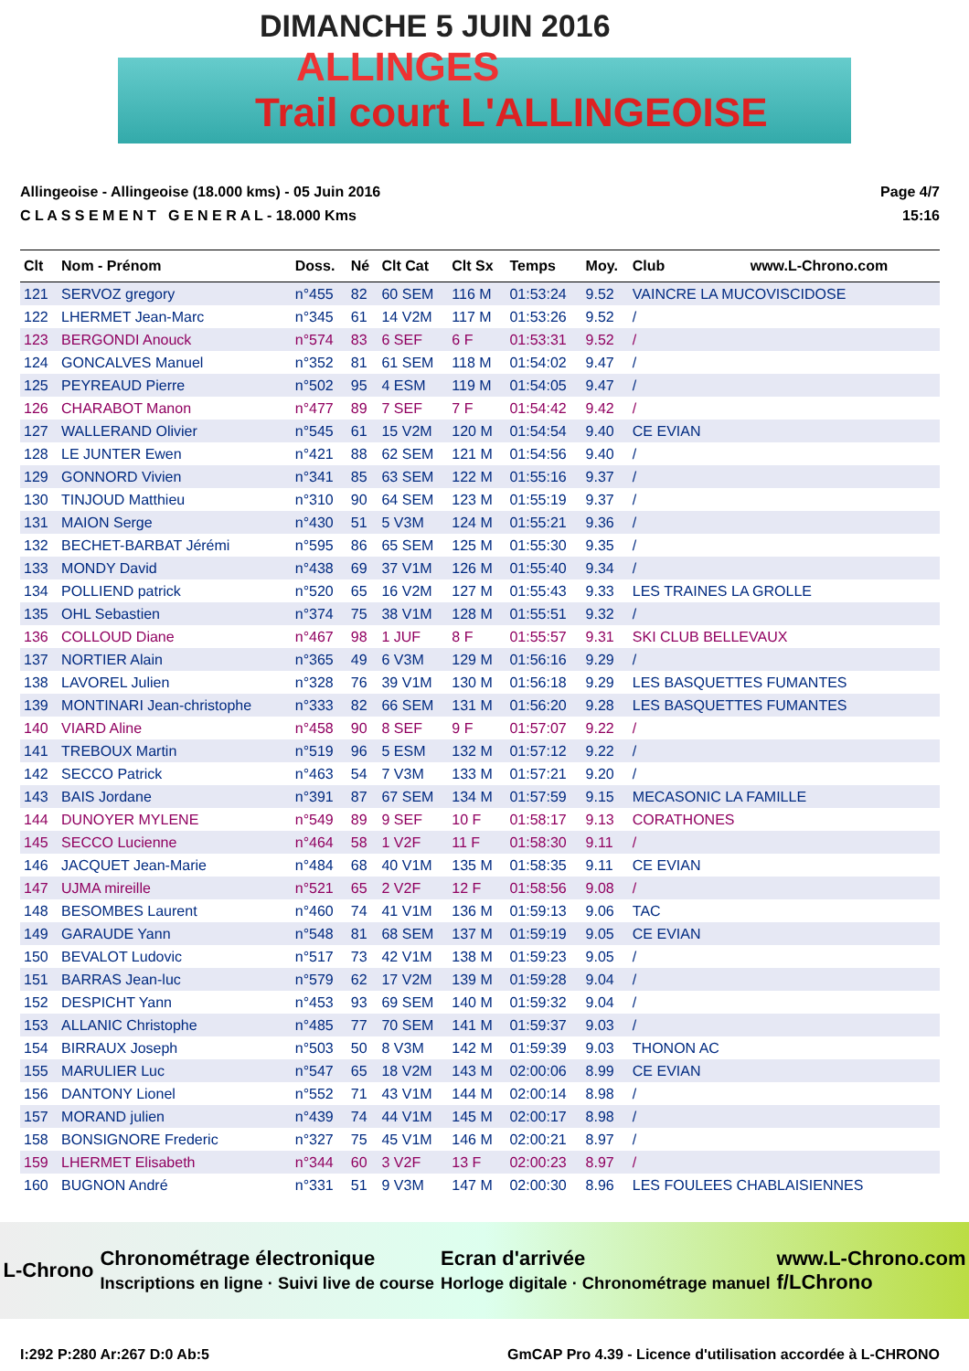DIMANCHE 5 JUIN 2016 ALLINGES
Trail court L'ALLINGEOISE
Allingeoise - Allingeoise (18.000 kms) - 05 Juin 2016
C L A S S E M E N T G E N E R A L - 18.000 Kms
Page 4/7
15:16
| Clt | Nom - Prénom | Doss. | Né | Clt Cat | Clt Sx | Temps | Moy. | Club www.L-Chrono.com |
| --- | --- | --- | --- | --- | --- | --- | --- | --- |
| 121 | SERVOZ gregory | n°455 | 82 | 60 SEM | 116 M | 01:53:24 | 9.52 | VAINCRE LA MUCOVISCIDOSE |
| 122 | LHERMET Jean-Marc | n°345 | 61 | 14 V2M | 117 M | 01:53:26 | 9.52 | / |
| 123 | BERGONDI Anouck | n°574 | 83 | 6 SEF | 6 F | 01:53:31 | 9.52 | / |
| 124 | GONCALVES Manuel | n°352 | 81 | 61 SEM | 118 M | 01:54:02 | 9.47 | / |
| 125 | PEYREAUD Pierre | n°502 | 95 | 4 ESM | 119 M | 01:54:05 | 9.47 | / |
| 126 | CHARABOT Manon | n°477 | 89 | 7 SEF | 7 F | 01:54:42 | 9.42 | / |
| 127 | WALLERAND Olivier | n°545 | 61 | 15 V2M | 120 M | 01:54:54 | 9.40 | CE EVIAN |
| 128 | LE JUNTER Ewen | n°421 | 88 | 62 SEM | 121 M | 01:54:56 | 9.40 | / |
| 129 | GONNORD Vivien | n°341 | 85 | 63 SEM | 122 M | 01:55:16 | 9.37 | / |
| 130 | TINJOUD Matthieu | n°310 | 90 | 64 SEM | 123 M | 01:55:19 | 9.37 | / |
| 131 | MAION Serge | n°430 | 51 | 5 V3M | 124 M | 01:55:21 | 9.36 | / |
| 132 | BECHET-BARBAT Jérémi | n°595 | 86 | 65 SEM | 125 M | 01:55:30 | 9.35 | / |
| 133 | MONDY David | n°438 | 69 | 37 V1M | 126 M | 01:55:40 | 9.34 | / |
| 134 | POLLIEND patrick | n°520 | 65 | 16 V2M | 127 M | 01:55:43 | 9.33 | LES TRAINES LA GROLLE |
| 135 | OHL Sebastien | n°374 | 75 | 38 V1M | 128 M | 01:55:51 | 9.32 | / |
| 136 | COLLOUD Diane | n°467 | 98 | 1 JUF | 8 F | 01:55:57 | 9.31 | SKI CLUB BELLEVAUX |
| 137 | NORTIER Alain | n°365 | 49 | 6 V3M | 129 M | 01:56:16 | 9.29 | / |
| 138 | LAVOREL Julien | n°328 | 76 | 39 V1M | 130 M | 01:56:18 | 9.29 | LES BASQUETTES FUMANTES |
| 139 | MONTINARI Jean-christophe | n°333 | 82 | 66 SEM | 131 M | 01:56:20 | 9.28 | LES BASQUETTES FUMANTES |
| 140 | VIARD Aline | n°458 | 90 | 8 SEF | 9 F | 01:57:07 | 9.22 | / |
| 141 | TREBOUX Martin | n°519 | 96 | 5 ESM | 132 M | 01:57:12 | 9.22 | / |
| 142 | SECCO Patrick | n°463 | 54 | 7 V3M | 133 M | 01:57:21 | 9.20 | / |
| 143 | BAIS Jordane | n°391 | 87 | 67 SEM | 134 M | 01:57:59 | 9.15 | MECASONIC LA FAMILLE |
| 144 | DUNOYER MYLENE | n°549 | 89 | 9 SEF | 10 F | 01:58:17 | 9.13 | CORATHONES |
| 145 | SECCO Lucienne | n°464 | 58 | 1 V2F | 11 F | 01:58:30 | 9.11 | / |
| 146 | JACQUET Jean-Marie | n°484 | 68 | 40 V1M | 135 M | 01:58:35 | 9.11 | CE EVIAN |
| 147 | UJMA mireille | n°521 | 65 | 2 V2F | 12 F | 01:58:56 | 9.08 | / |
| 148 | BESOMBES Laurent | n°460 | 74 | 41 V1M | 136 M | 01:59:13 | 9.06 | TAC |
| 149 | GARAUDE Yann | n°548 | 81 | 68 SEM | 137 M | 01:59:19 | 9.05 | CE EVIAN |
| 150 | BEVALOT Ludovic | n°517 | 73 | 42 V1M | 138 M | 01:59:23 | 9.05 | / |
| 151 | BARRAS Jean-luc | n°579 | 62 | 17 V2M | 139 M | 01:59:28 | 9.04 | / |
| 152 | DESPICHT Yann | n°453 | 93 | 69 SEM | 140 M | 01:59:32 | 9.04 | / |
| 153 | ALLANIC Christophe | n°485 | 77 | 70 SEM | 141 M | 01:59:37 | 9.03 | / |
| 154 | BIRRAUX Joseph | n°503 | 50 | 8 V3M | 142 M | 01:59:39 | 9.03 | THONON AC |
| 155 | MARULIER Luc | n°547 | 65 | 18 V2M | 143 M | 02:00:06 | 8.99 | CE EVIAN |
| 156 | DANTONY Lionel | n°552 | 71 | 43 V1M | 144 M | 02:00:14 | 8.98 | / |
| 157 | MORAND julien | n°439 | 74 | 44 V1M | 145 M | 02:00:17 | 8.98 | / |
| 158 | BONSIGNORE Frederic | n°327 | 75 | 45 V1M | 146 M | 02:00:21 | 8.97 | / |
| 159 | LHERMET Elisabeth | n°344 | 60 | 3 V2F | 13 F | 02:00:23 | 8.97 | / |
| 160 | BUGNON André | n°331 | 51 | 9 V3M | 147 M | 02:00:30 | 8.96 | LES FOULEES CHABLAISIENNES |
L-Chrono
Chronométrage électronique
Inscriptions en ligne · Suivi live de course
Ecran d'arrivée
Horloge digitale · Chronométrage manuel
www.L-Chrono.com
f/LChrono
I:292 P:280 Ar:267 D:0 Ab:5 GmCAP Pro 4.39 - Licence d'utilisation accordée à L-CHRONO